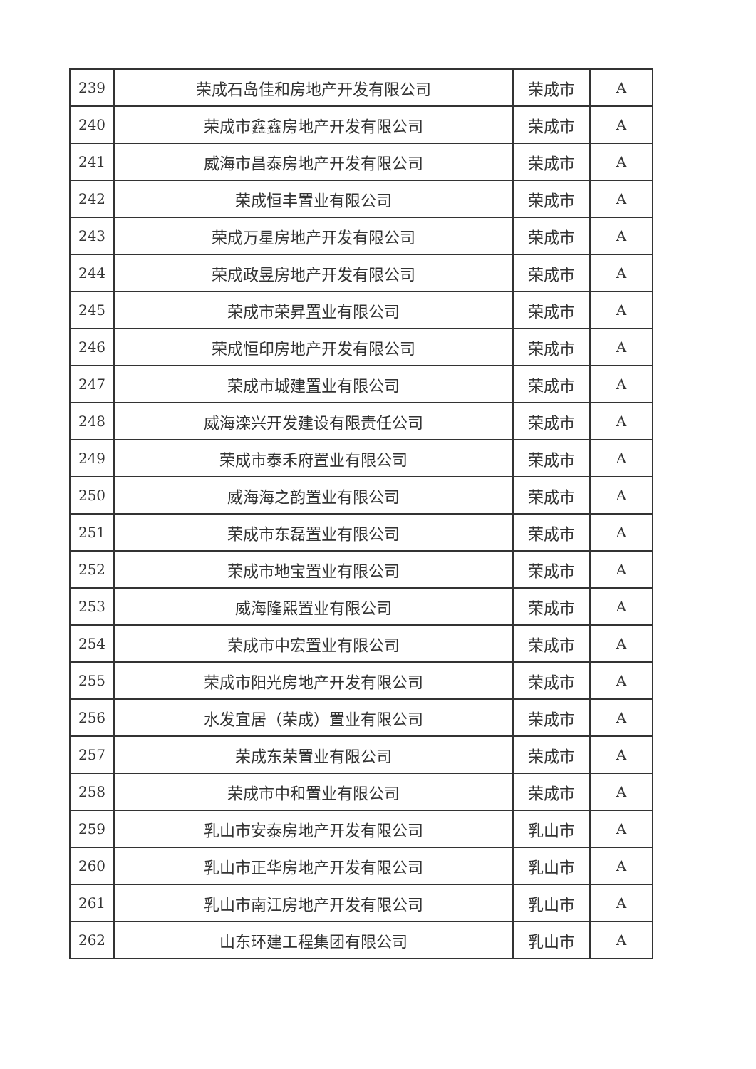| 239 | 荣成石岛佳和房地产开发有限公司 | 荣成市 | A |
| 240 | 荣成市鑫鑫房地产开发有限公司 | 荣成市 | A |
| 241 | 威海市昌泰房地产开发有限公司 | 荣成市 | A |
| 242 | 荣成恒丰置业有限公司 | 荣成市 | A |
| 243 | 荣成万星房地产开发有限公司 | 荣成市 | A |
| 244 | 荣成政昱房地产开发有限公司 | 荣成市 | A |
| 245 | 荣成市荣昇置业有限公司 | 荣成市 | A |
| 246 | 荣成恒印房地产开发有限公司 | 荣成市 | A |
| 247 | 荣成市城建置业有限公司 | 荣成市 | A |
| 248 | 威海滦兴开发建设有限责任公司 | 荣成市 | A |
| 249 | 荣成市泰禾府置业有限公司 | 荣成市 | A |
| 250 | 威海海之韵置业有限公司 | 荣成市 | A |
| 251 | 荣成市东磊置业有限公司 | 荣成市 | A |
| 252 | 荣成市地宝置业有限公司 | 荣成市 | A |
| 253 | 威海隆熙置业有限公司 | 荣成市 | A |
| 254 | 荣成市中宏置业有限公司 | 荣成市 | A |
| 255 | 荣成市阳光房地产开发有限公司 | 荣成市 | A |
| 256 | 水发宜居（荣成）置业有限公司 | 荣成市 | A |
| 257 | 荣成东荣置业有限公司 | 荣成市 | A |
| 258 | 荣成市中和置业有限公司 | 荣成市 | A |
| 259 | 乳山市安泰房地产开发有限公司 | 乳山市 | A |
| 260 | 乳山市正华房地产开发有限公司 | 乳山市 | A |
| 261 | 乳山市南江房地产开发有限公司 | 乳山市 | A |
| 262 | 山东环建工程集团有限公司 | 乳山市 | A |